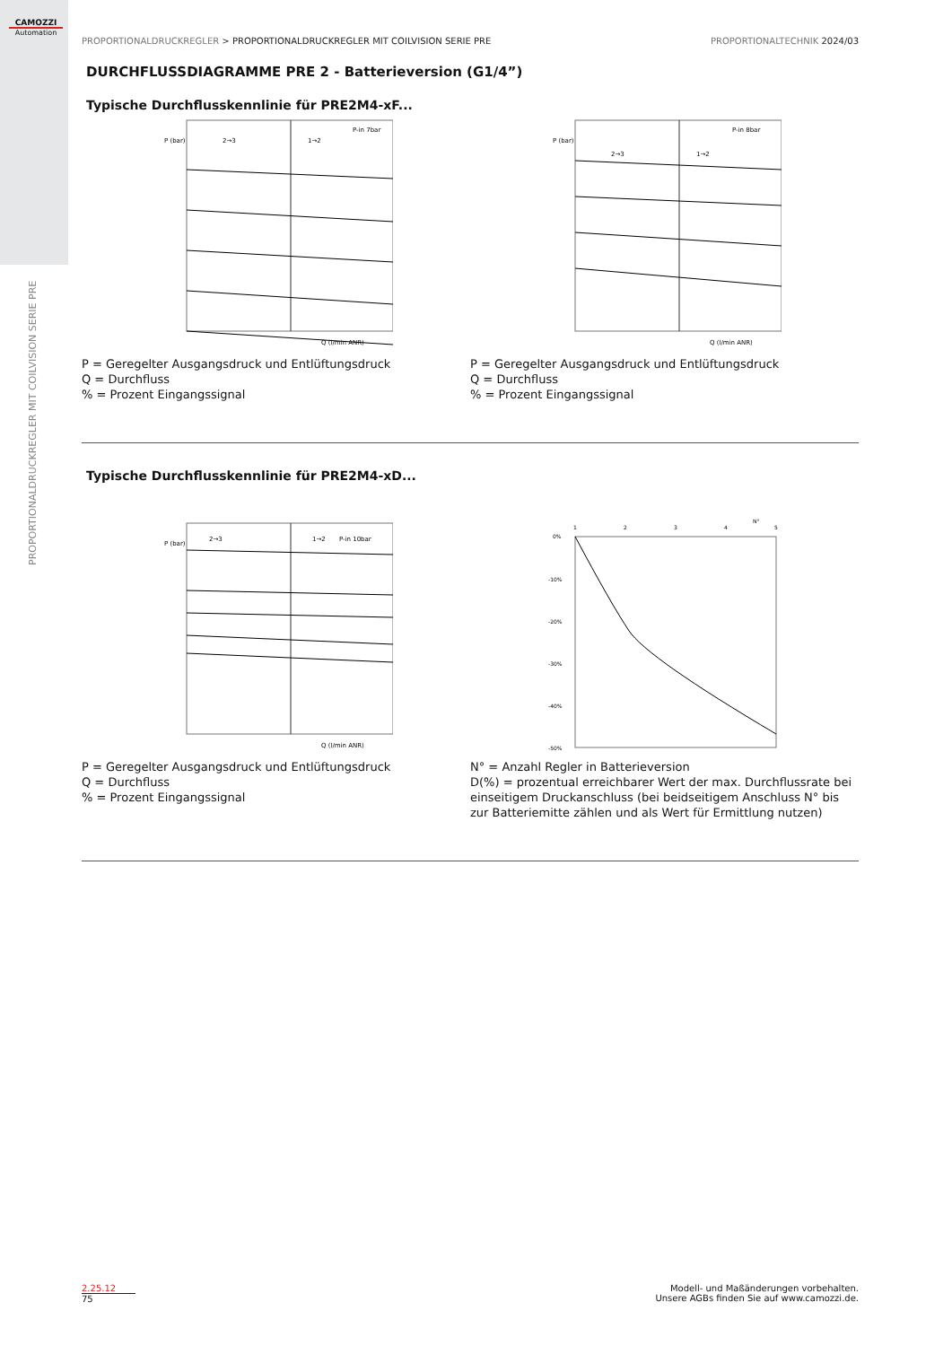CAMOZZI
Automation
PROPORTIONALDRUCKREGLER MIT COILVISION SERIE PRE
PROPORTIONALDRUCKREGLER > PROPORTIONALDRUCKREGLER MIT COILVISION SERIE PRE PROPORTIONALTECHNIK 2024/03
DURCHFLUSSDIAGRAMME PRE 2 - Batterieversion (G1/4”)
Typische Durchflusskennlinie für PRE2M4-xF...
2→3
1→2
P-in 7bar
P (bar)
Q (l/min ANR)
P = Geregelter Ausgangsdruck und Entlüftungsdruck
Q = Durchfluss
% = Prozent Eingangssignal
2→3
1→2
P-in 8bar
P (bar)
Q (l/min ANR)
P = Geregelter Ausgangsdruck und Entlüftungsdruck
Q = Durchfluss
% = Prozent Eingangssignal
Typische Durchflusskennlinie für PRE2M4-xD...
2→3
1→2
P-in 10bar
P (bar)
Q (l/min ANR)
P = Geregelter Ausgangsdruck und Entlüftungsdruck
Q = Durchfluss
% = Prozent Eingangssignal
1
2
3
4
5
N°
0%
-10%
-20%
-30%
-40%
-50%
N° = Anzahl Regler in Batterieversion
D(%) = prozentual erreichbarer Wert der max. Durchflussrate bei einseitigem Druckanschluss (bei beidseitigem Anschluss N° bis zur Batteriemitte zählen und als Wert für Ermittlung nutzen)
2.25.12
75
Modell- und Maßänderungen vorbehalten.
Unsere AGBs finden Sie auf www.camozzi.de.